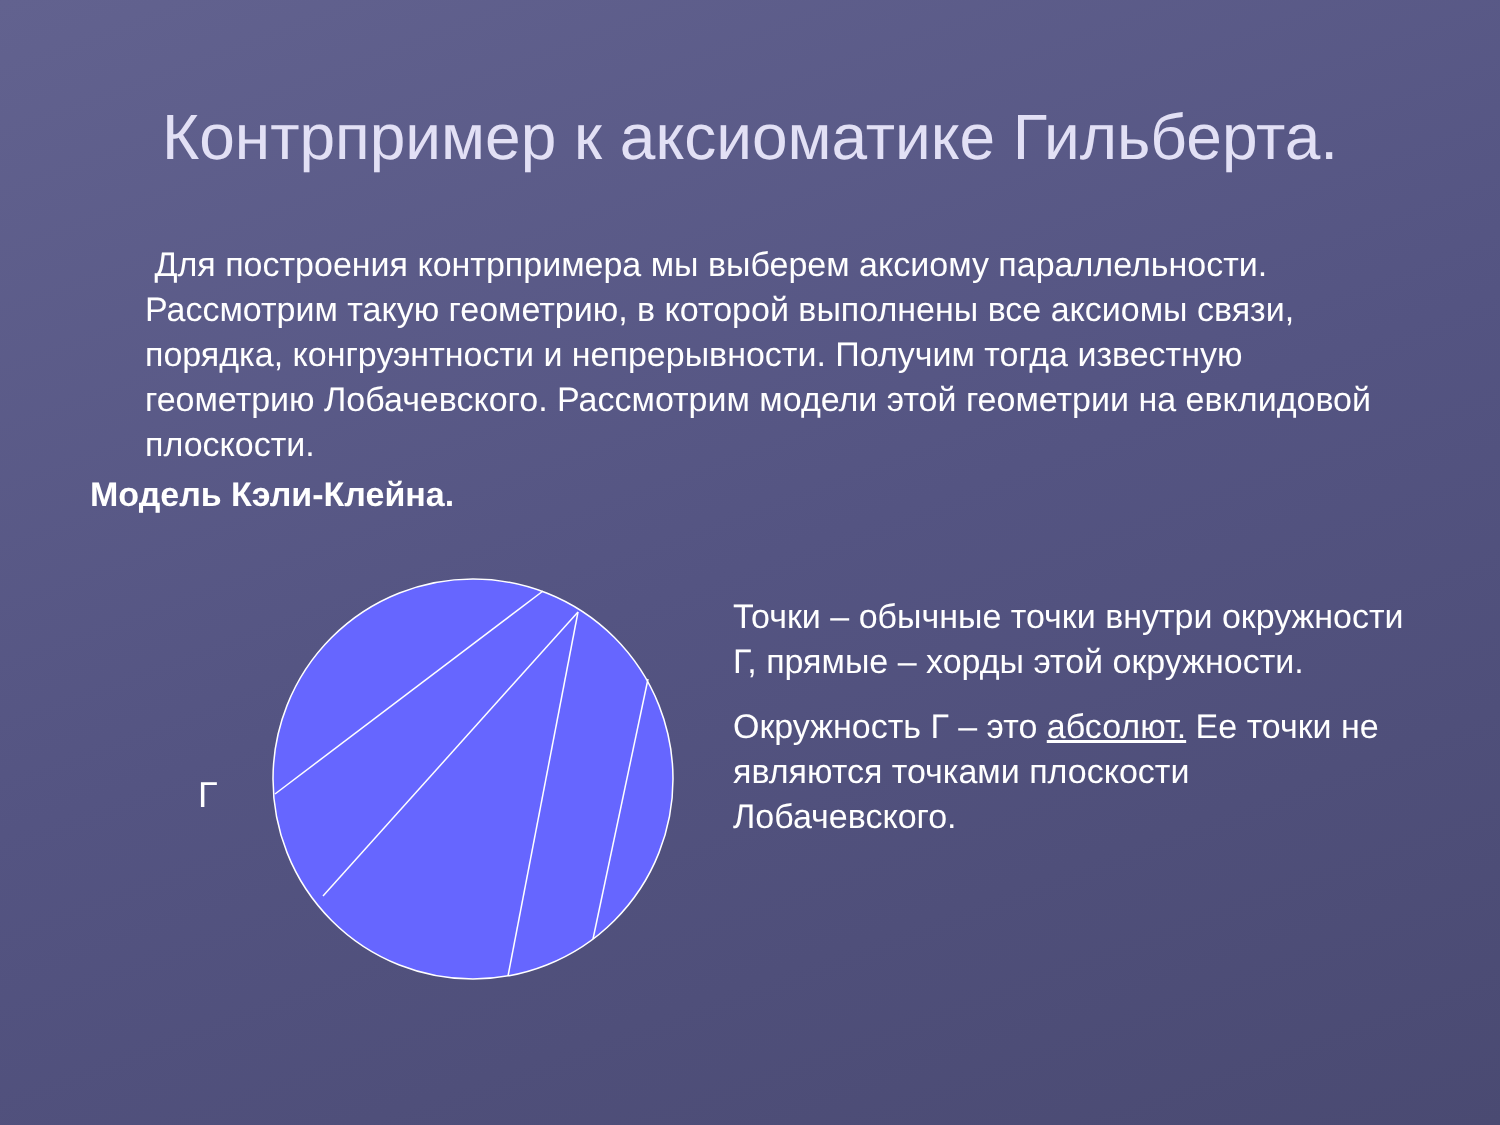Контрпример к аксиоматике Гильберта.
Для построения контрпримера мы выберем аксиому параллельности. Рассмотрим такую геометрию, в которой выполнены все аксиомы связи, порядка, конгруэнтности и непрерывности. Получим тогда известную геометрию Лобачевского. Рассмотрим модели этой геометрии на евклидовой плоскости.
Модель Кэли-Клейна.
Г
Точки – обычные точки внутри окружности Г, прямые – хорды этой окружности.
Окружность Г – это абсолют. Ее точки не являются точками плоскости Лобачевского.